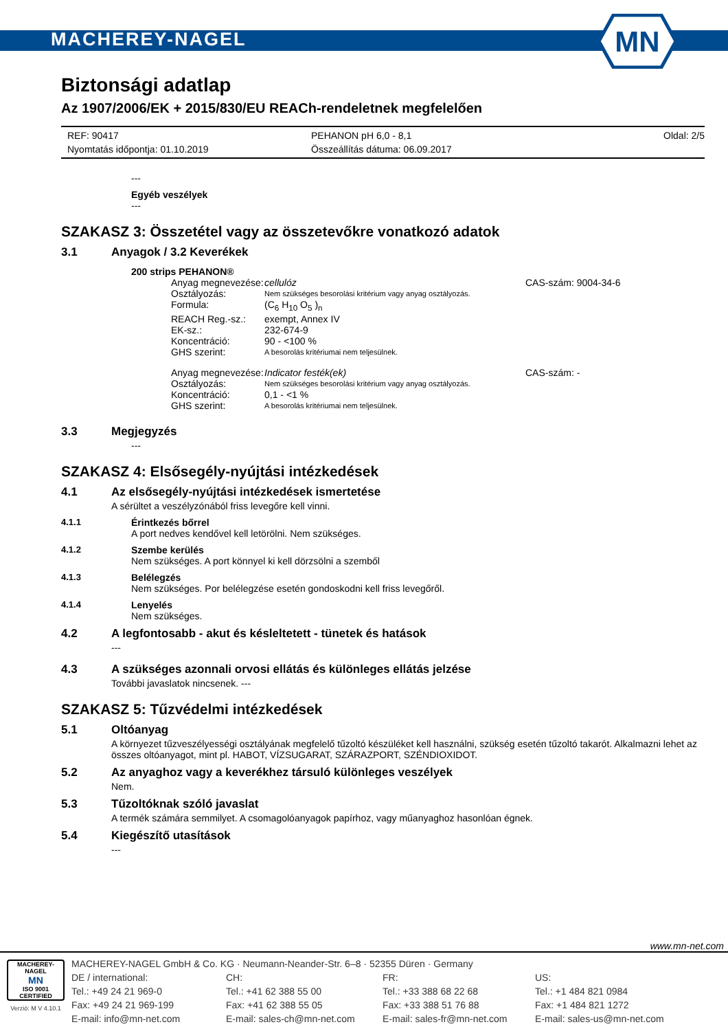MACHEREY-NAGEL
MN
Biztonsági adatlap
Az 1907/2006/EK + 2015/830/EU REACh-rendeletnek megfelelően
REF: 90417
Nyomtatás időpontja: 01.10.2019
PEHANON pH 6,0 - 8,1
Összeállítás dátuma: 06.09.2017
Oldal: 2/5
---
Egyéb veszélyek
---
SZAKASZ 3: Összetétel vagy az összetevőkre vonatkozó adatok
3.1 Anyagok / 3.2 Keverékek
200 strips PEHANON®
Anyag megnevezése: cellulóz CAS-szám: 9004-34-6 Osztályozás: Nem szükséges besorolási kritérium vagy anyag osztályozás. Formula: (C<sub>6</sub> H<sub>10</sub> O<sub>5</sub> )<sub>n</sub> REACH Reg.-sz.: exempt, Annex IV EK-sz.: 232-674-9 Koncentráció: 90 - <100 % GHS szerint: A besorolás kritériumai nem teljesülnek.
Anyag megnevezése: Indicator festék(ek) CAS-szám: - Osztályozás: Nem szükséges besorolási kritérium vagy anyag osztályozás. Koncentráció: 0,1 - <1 % GHS szerint: A besorolás kritériumai nem teljesülnek.
3.3 Megjegyzés
---
SZAKASZ 4: Elsősegély-nyújtási intézkedések
4.1 Az elsősegély-nyújtási intézkedések ismertetése
A sérültet a veszélyzónából friss levegőre kell vinni.
4.1.1 Érintkezés bőrrel
A port nedves kendővel kell letörölni. Nem szükséges.
4.1.2 Szembe kerülés
Nem szükséges. A port könnyel ki kell dörzsölni a szemből
4.1.3 Belélegzés
Nem szükséges. Por belélegzése esetén gondoskodni kell friss levegőről.
4.1.4 Lenyelés
Nem szükséges.
4.2 A legfontosabb - akut és késleltetett - tünetek és hatások
---
4.3 A szükséges azonnali orvosi ellátás és különleges ellátás jelzése
További javaslatok nincsenek. ---
SZAKASZ 5: Tűzvédelmi intézkedések
5.1 Oltóanyag
A környezet tűzveszélyességi osztályának megfelelő tűzoltó készüléket kell használni, szükség esetén tűzoltó takarót. Alkalmazni lehet az összes oltóanyagot, mint pl. HABOT, VÍZSUGARAT, SZÁRAZPORT, SZÉNDIOXIDOT.
5.2 Az anyaghoz vagy a keverékhez társuló különleges veszélyek
Nem.
5.3 Tűzoltóknak szóló javaslat
A termék számára semmilyet. A csomagolóanyagok papírhoz, vagy műanyaghoz hasonlóan égnek.
5.4 Kiegészítő utasítások
---
www.mn-net.com
MACHEREY-NAGEL
MN
ISO 9001 CERTIFIED
Verzió: M V 4.10.1
MACHEREY-NAGEL GmbH & Co. KG · Neumann-Neander-Str. 6–8 · 52355 Düren · Germany
DE / international:
Tel.: +49 24 21 969-0
Fax: +49 24 21 969-199
E-mail: info@mn-net.com
CH:
Tel.: +41 62 388 55 00
Fax: +41 62 388 55 05
E-mail: sales-ch@mn-net.com
FR:
Tel.: +33 388 68 22 68
Fax: +33 388 51 76 88
E-mail: sales-fr@mn-net.com
US:
Tel.: +1 484 821 0984
Fax: +1 484 821 1272
E-mail: sales-us@mn-net.com